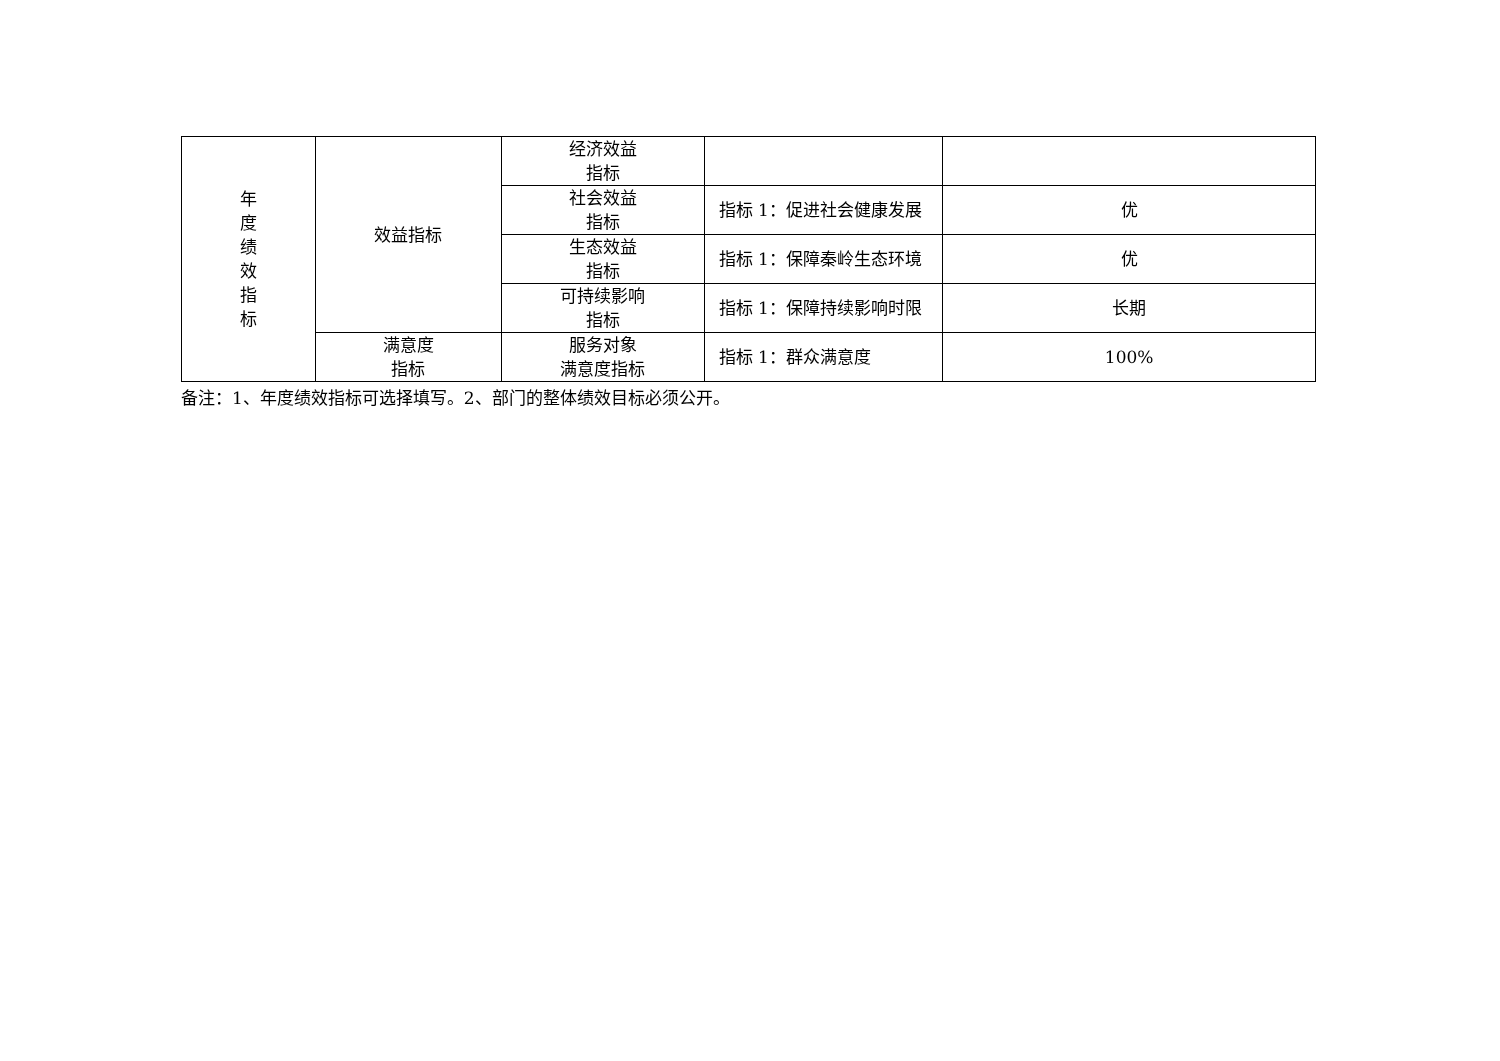| 年 度 绩 效 指 标 | 效益指标 | 经济效益 指标 | | |
| | | 社会效益 指标 | 指标 1：促进社会健康发展 | 优 |
| | | 生态效益 指标 | 指标 1：保障秦岭生态环境 | 优 |
| | | 可持续影响 指标 | 指标 1：保障持续影响时限 | 长期 |
| | 满意度 指标 | 服务对象 满意度指标 | 指标 1：群众满意度 | 100% |
备注：1、年度绩效指标可选择填写。2、部门的整体绩效目标必须公开。